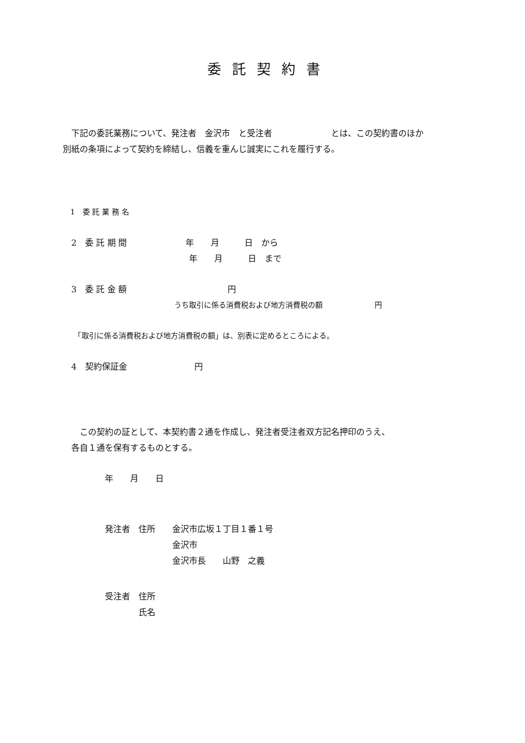委託契約書
　下記の委託業務について、発注者　金沢市　と受注者　　　　　　　とは、この契約書のほか
別紙の条項によって契約を締結し、信義を重んじ誠実にこれを履行する。
　1　委 託 業 務 名
　2　委 託 期 間　　　　　　　年　　月　　　日　から
　　　　　　　　　　　　　　　年　　月　　　日　まで
　3　委 託 金 額　　　　　　　　　　　　円
　　　　　　　　　　　　　　　うち取引に係る消費税および地方消費税の額　　　　　　　円
　　「取引に係る消費税および地方消費税の額」は、別表に定めるところによる。
　4　契約保証金　　　　　　　　円
　　この契約の証として、本契約書２通を作成し、発注者受注者双方記名押印のうえ、
　各自１通を保有するものとする。
　　　　　年　　月　　日
　　　　　発注者　住所　　金沢市広坂１丁目１番１号
　　　　　　　　　　　　　金沢市
　　　　　　　　　　　　　金沢市長　　山野　之義
　　　　　受注者　住所
　　　　　　　　　氏名